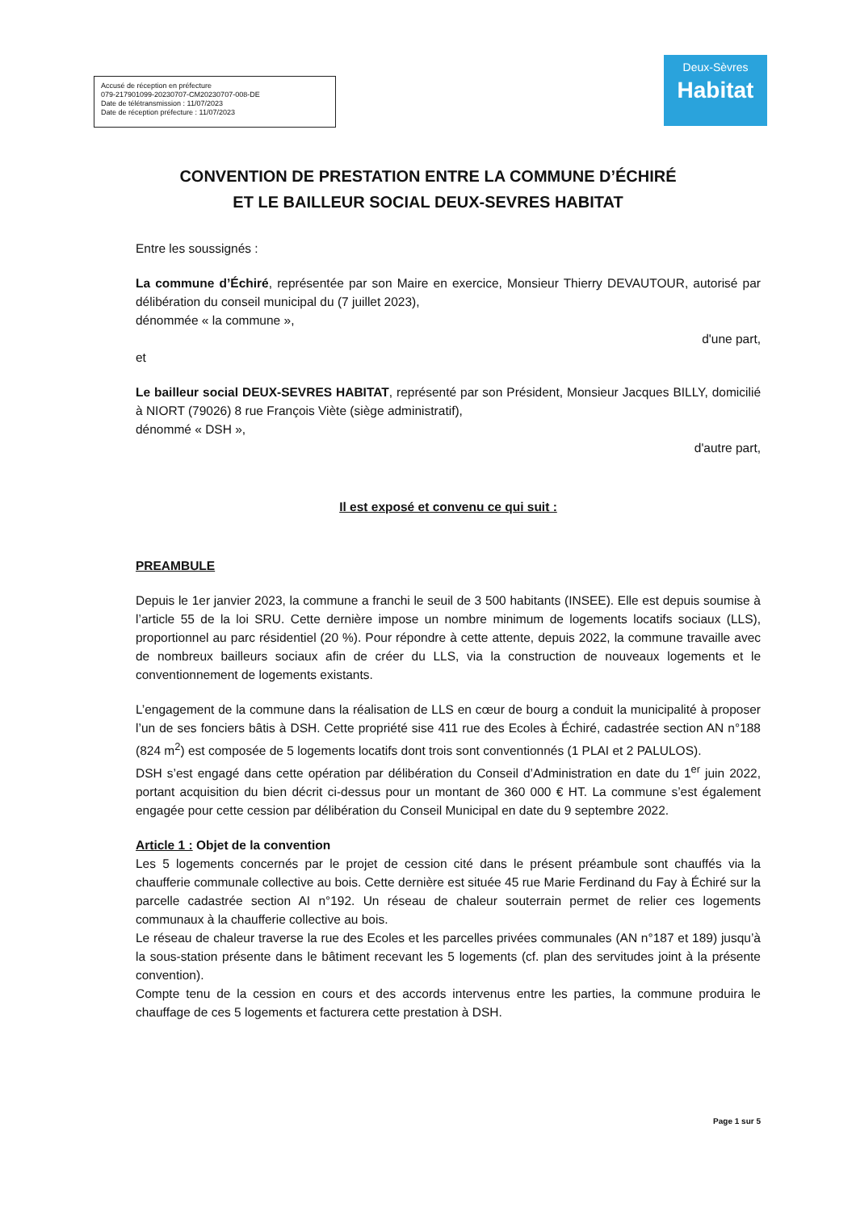Accusé de réception en préfecture
079-217901099-20230707-CM20230707-008-DE
Date de télétransmission : 11/07/2023
Date de réception préfecture : 11/07/2023
Deux-Sèvres
Habitat
CONVENTION DE PRESTATION ENTRE LA COMMUNE D’ÉCHIRÉ
ET LE BAILLEUR SOCIAL DEUX-SEVRES HABITAT
Entre les soussignés :
La commune d’Échiré, représentée par son Maire en exercice, Monsieur Thierry DEVAUTOUR, autorisé par délibération du conseil municipal du (7 juillet 2023),
dénommée « la commune »,
d'une part,
et
Le bailleur social DEUX-SEVRES HABITAT, représenté par son Président, Monsieur Jacques BILLY, domicilié à NIORT (79026) 8 rue François Viète (siège administratif),
dénommé « DSH »,
d'autre part,
Il est exposé et convenu ce qui suit :
PREAMBULE
Depuis le 1er janvier 2023, la commune a franchi le seuil de 3 500 habitants (INSEE). Elle est depuis soumise à l’article 55 de la loi SRU. Cette dernière impose un nombre minimum de logements locatifs sociaux (LLS), proportionnel au parc résidentiel (20 %). Pour répondre à cette attente, depuis 2022, la commune travaille avec de nombreux bailleurs sociaux afin de créer du LLS, via la construction de nouveaux logements et le conventionnement de logements existants.
L’engagement de la commune dans la réalisation de LLS en cœur de bourg a conduit la municipalité à proposer l’un de ses fonciers bâtis à DSH. Cette propriété sise 411 rue des Ecoles à Échiré, cadastrée section AN n°188 (824 m<sup>2</sup>) est composée de 5 logements locatifs dont trois sont conventionnés (1 PLAI et 2 PALULOS).
DSH s’est engagé dans cette opération par délibération du Conseil d’Administration en date du 1<sup>er</sup> juin 2022, portant acquisition du bien décrit ci-dessus pour un montant de 360 000 € HT. La commune s’est également engagée pour cette cession par délibération du Conseil Municipal en date du 9 septembre 2022.
Article 1 : Objet de la convention
Les 5 logements concernés par le projet de cession cité dans le présent préambule sont chauffés via la chaufferie communale collective au bois. Cette dernière est située 45 rue Marie Ferdinand du Fay à Échiré sur la parcelle cadastrée section AI n°192. Un réseau de chaleur souterrain permet de relier ces logements communaux à la chaufferie collective au bois.
Le réseau de chaleur traverse la rue des Ecoles et les parcelles privées communales (AN n°187 et 189) jusqu’à la sous-station présente dans le bâtiment recevant les 5 logements (cf. plan des servitudes joint à la présente convention).
Compte tenu de la cession en cours et des accords intervenus entre les parties, la commune produira le chauffage de ces 5 logements et facturera cette prestation à DSH.
Page 1 sur 5